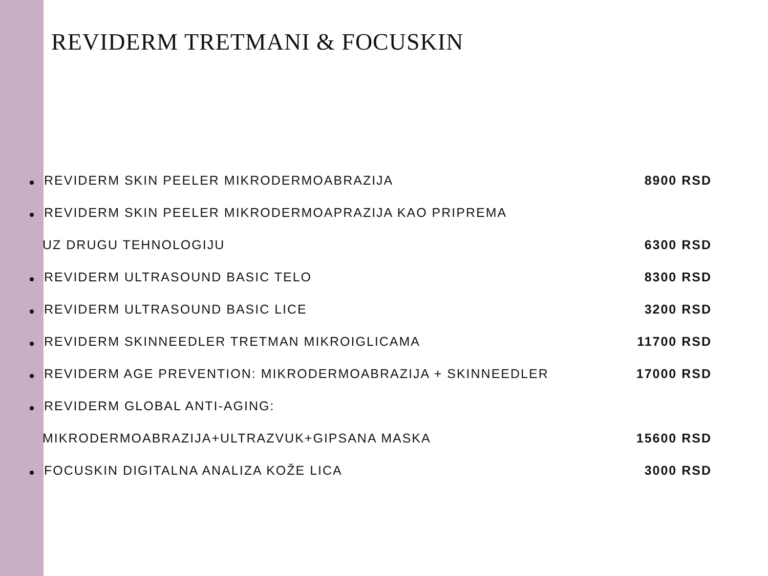REVIDERM TRETMANI & FOCUSKIN
REVIDERM SKIN PEELER MIKRODERMOABRAZIJA
8900 RSD
REVIDERM SKIN PEELER MIKRODERMOAPRAZIJA KAO PRIPREMA
UZ DRUGU TEHNOLOGIJU 6300 RSD
REVIDERM ULTRASOUND BASIC TELO 8300 RSD
REVIDERM ULTRASOUND BASIC LICE 3200 RSD
REVIDERM SKINNEEDLER TRETMAN MIKROIGLICAMA
11700 RSD
REVIDERM AGE PREVENTION: MIKRODERMOABRAZIJA + SKINNEEDLER
17000 RSD
REVIDERM GLOBAL ANTI-AGING:
MIKRODERMOABRAZIJA+ULTRAZVUK+GIPSANA MASKA
15600 RSD
FOCUSKIN DIGITALNA ANALIZA KOŽE LICA
3000 RSD